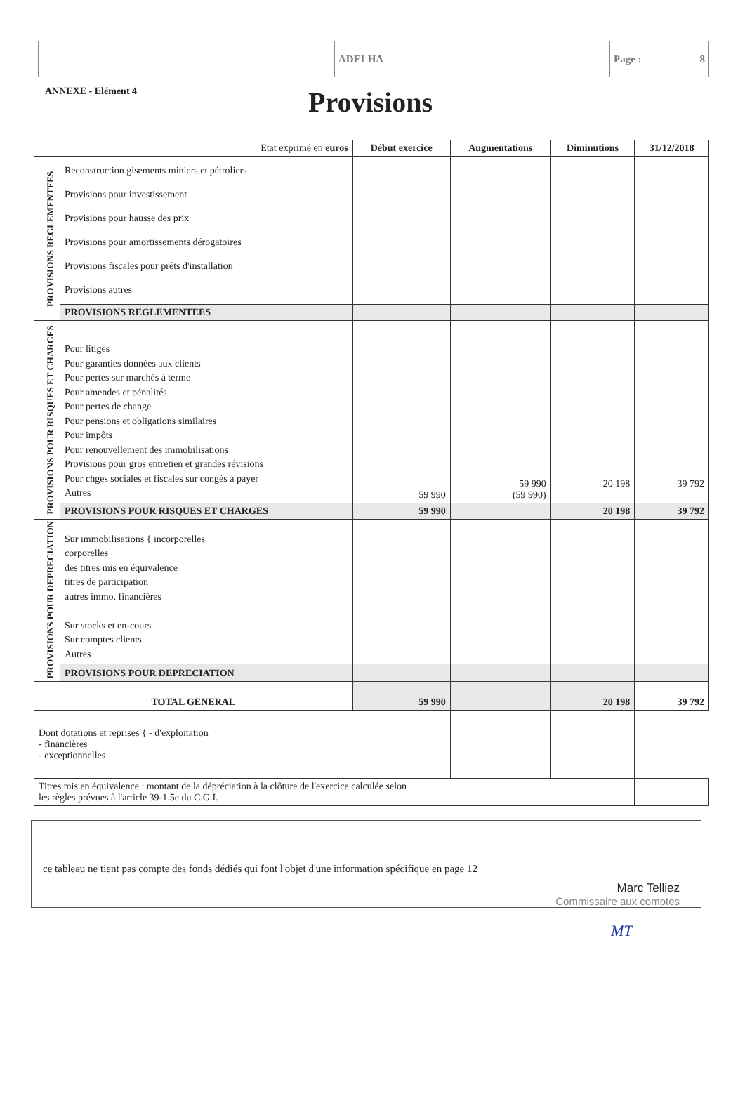ADELHA Page : 8
ANNEXE - Elément 4
Provisions
| Etat exprimé en euros | | Début exercice | Augmentations | Diminutions | 31/12/2018 |
| --- | --- | --- | --- | --- | --- |
| PROVISIONS REGLEMENTEES | Reconstruction gisements miniers et pétroliers Provisions pour investissement Provisions pour hausse des prix Provisions pour amortissements dérogatoires Provisions fiscales pour prêts d'installation Provisions autres | | | | |
| | PROVISIONS REGLEMENTEES | | | | |
| PROVISIONS POUR RISQUES ET CHARGES | Pour litiges Pour garanties données aux clients Pour pertes sur marchés à terme Pour amendes et pénalités Pour pertes de change Pour pensions et obligations similaires Pour impôts Pour renouvellement des immobilisations Provisions pour gros entretien et grandes révisions Pour chges sociales et fiscales sur congés à payer Autres | 59 990 | 59 990 (59 990) | 20 198 | 39 792 |
| | PROVISIONS POUR RISQUES ET CHARGES | 59 990 | | 20 198 | 39 792 |
| PROVISIONS POUR DEPRECIATION | Sur immobilisations { incorporelles corporelles des titres mis en équivalence titres de participation autres immo. financières Sur stocks et en-cours Sur comptes clients Autres | | | | |
| | PROVISIONS POUR DEPRECIATION | | | | |
| TOTAL GENERAL | | 59 990 | | 20 198 | 39 792 |
| Dont dotations et reprises { - d'exploitation - financières - exceptionnelles | | | | | |
| Titres mis en équivalence : montant de la dépréciation à la clôture de l'exercice calculée selon les règles prévues à l'article 39-1.5e du C.G.I. | | | | | |
ce tableau ne tient pas compte des fonds dédiés qui font l'objet d'une information spécifique en page 12
Marc Telliez
Commissaire aux comptes
MT